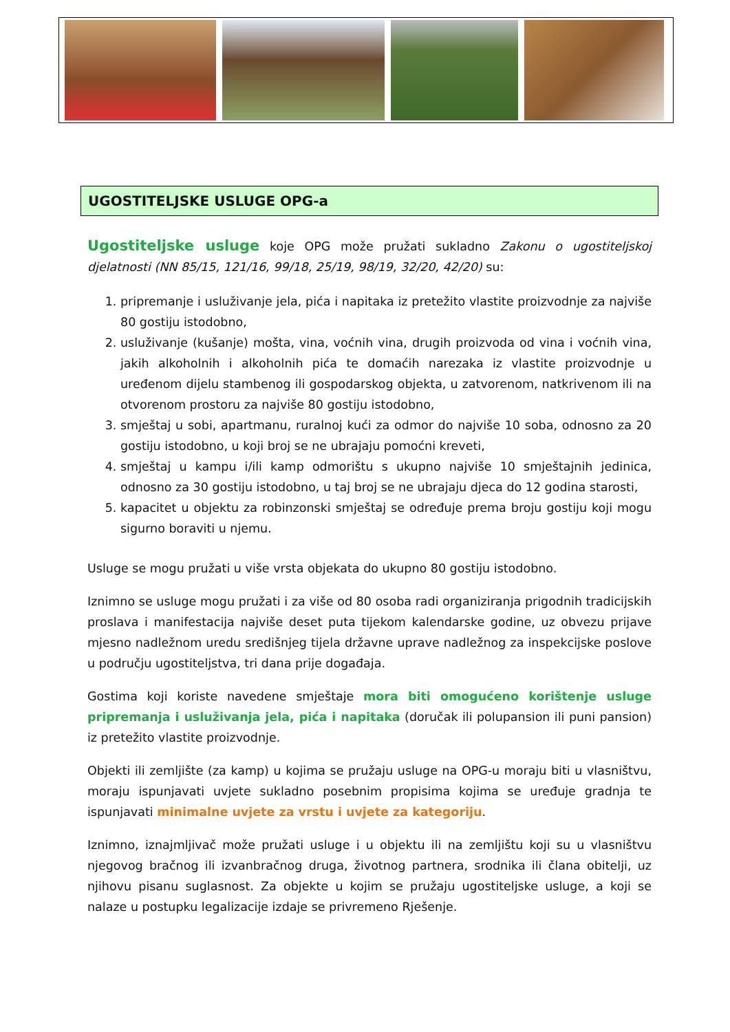UGOSTITELJSKE USLUGE OPG-a
Ugostiteljske usluge koje OPG može pružati sukladno Zakonu o ugostiteljskoj djelatnosti (NN 85/15, 121/16, 99/18, 25/19, 98/19, 32/20, 42/20) su:
1. pripremanje i usluživanje jela, pića i napitaka iz pretežito vlastite proizvodnje za najviše 80 gostiju istodobno,
2. usluživanje (kušanje) mošta, vina, voćnih vina, drugih proizvoda od vina i voćnih vina, jakih alkoholnih i alkoholnih pića te domaćih narezaka iz vlastite proizvodnje u uređenom dijelu stambenog ili gospodarskog objekta, u zatvorenom, natkrivenom ili na otvorenom prostoru za najviše 80 gostiju istodobno,
3. smještaj u sobi, apartmanu, ruralnoj kući za odmor do najviše 10 soba, odnosno za 20 gostiju istodobno, u koji broj se ne ubrajaju pomoćni kreveti,
4. smještaj u kampu i/ili kamp odmorištu s ukupno najviše 10 smještajnih jedinica, odnosno za 30 gostiju istodobno, u taj broj se ne ubrajaju djeca do 12 godina starosti,
5. kapacitet u objektu za robinzonski smještaj se određuje prema broju gostiju koji mogu sigurno boraviti u njemu.
Usluge se mogu pružati u više vrsta objekata do ukupno 80 gostiju istodobno.
Iznimno se usluge mogu pružati i za više od 80 osoba radi organiziranja prigodnih tradicijskih proslava i manifestacija najviše deset puta tijekom kalendarske godine, uz obvezu prijave mjesno nadležnom uredu središnjeg tijela državne uprave nadležnog za inspekcijske poslove u području ugostiteljstva, tri dana prije događaja.
Gostima koji koriste navedene smještaje mora biti omogućeno korištenje usluge pripremanja i usluživanja jela, pića i napitaka (doručak ili polupansion ili puni pansion) iz pretežito vlastite proizvodnje.
Objekti ili zemljište (za kamp) u kojima se pružaju usluge na OPG-u moraju biti u vlasništvu, moraju ispunjavati uvjete sukladno posebnim propisima kojima se uređuje gradnja te ispunjavati minimalne uvjete za vrstu i uvjete za kategoriju.
Iznimno, iznajmljivač može pružati usluge i u objektu ili na zemljištu koji su u vlasništvu njegovog bračnog ili izvanbračnog druga, životnog partnera, srodnika ili člana obitelji, uz njihovu pisanu suglasnost. Za objekte u kojim se pružaju ugostiteljske usluge, a koji se nalaze u postupku legalizacije izdaje se privremeno Rješenje.